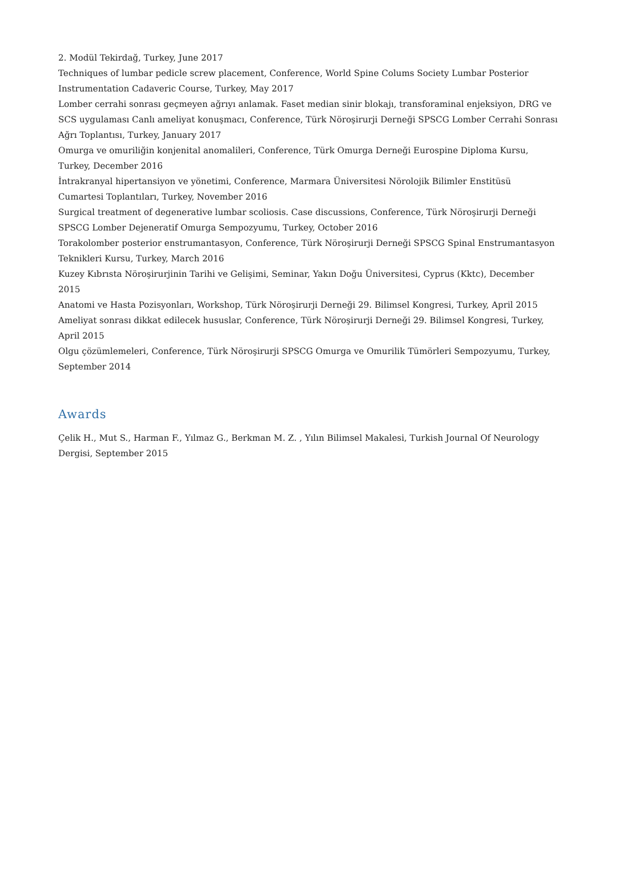2. Modül Tekirdağ, Turkey, June 2017
Techniques of lumbar pedicle screw placement, Conference, World Spine Colums Society Lumbar Posterior Instrumentation Cadaveric Course, Turkey, May 2017
Lomber cerrahi sonrası geçmeyen ağrıyı anlamak. Faset median sinir blokajı, transforaminal enjeksiyon, DRG ve SCS uygulaması Canlı ameliyat konuşmacı, Conference, Türk Nöroşirurji Derneği SPSCG Lomber Cerrahi Sonrası Ağrı Toplantısı, Turkey, January 2017
Omurga ve omuriliğin konjenital anomalileri, Conference, Türk Omurga Derneği Eurospine Diploma Kursu, Turkey, December 2016
İntrakranyal hipertansiyon ve yönetimi, Conference, Marmara Üniversitesi Nörolojik Bilimler Enstitüsü Cumartesi Toplantıları, Turkey, November 2016
Surgical treatment of degenerative lumbar scoliosis. Case discussions, Conference, Türk Nöroşirurji Derneği SPSCG Lomber Dejeneratif Omurga Sempozyumu, Turkey, October 2016
Torakolomber posterior enstrumantasyon, Conference, Türk Nöroşirurji Derneği SPSCG Spinal Enstrumantasyon Teknikleri Kursu, Turkey, March 2016
Kuzey Kıbrısta Nöroşirurjinin Tarihi ve Gelişimi, Seminar, Yakın Doğu Üniversitesi, Cyprus (Kktc), December 2015
Anatomi ve Hasta Pozisyonları, Workshop, Türk Nöroşirurji Derneği 29. Bilimsel Kongresi, Turkey, April 2015
Ameliyat sonrası dikkat edilecek hususlar, Conference, Türk Nöroşirurji Derneği 29. Bilimsel Kongresi, Turkey, April 2015
Olgu çözümlemeleri, Conference, Türk Nöroşirurji SPSCG Omurga ve Omurilik Tümörleri Sempozyumu, Turkey, September 2014
Awards
Çelik H., Mut S., Harman F., Yılmaz G., Berkman M. Z. , Yılın Bilimsel Makalesi, Turkish Journal Of Neurology Dergisi, September 2015